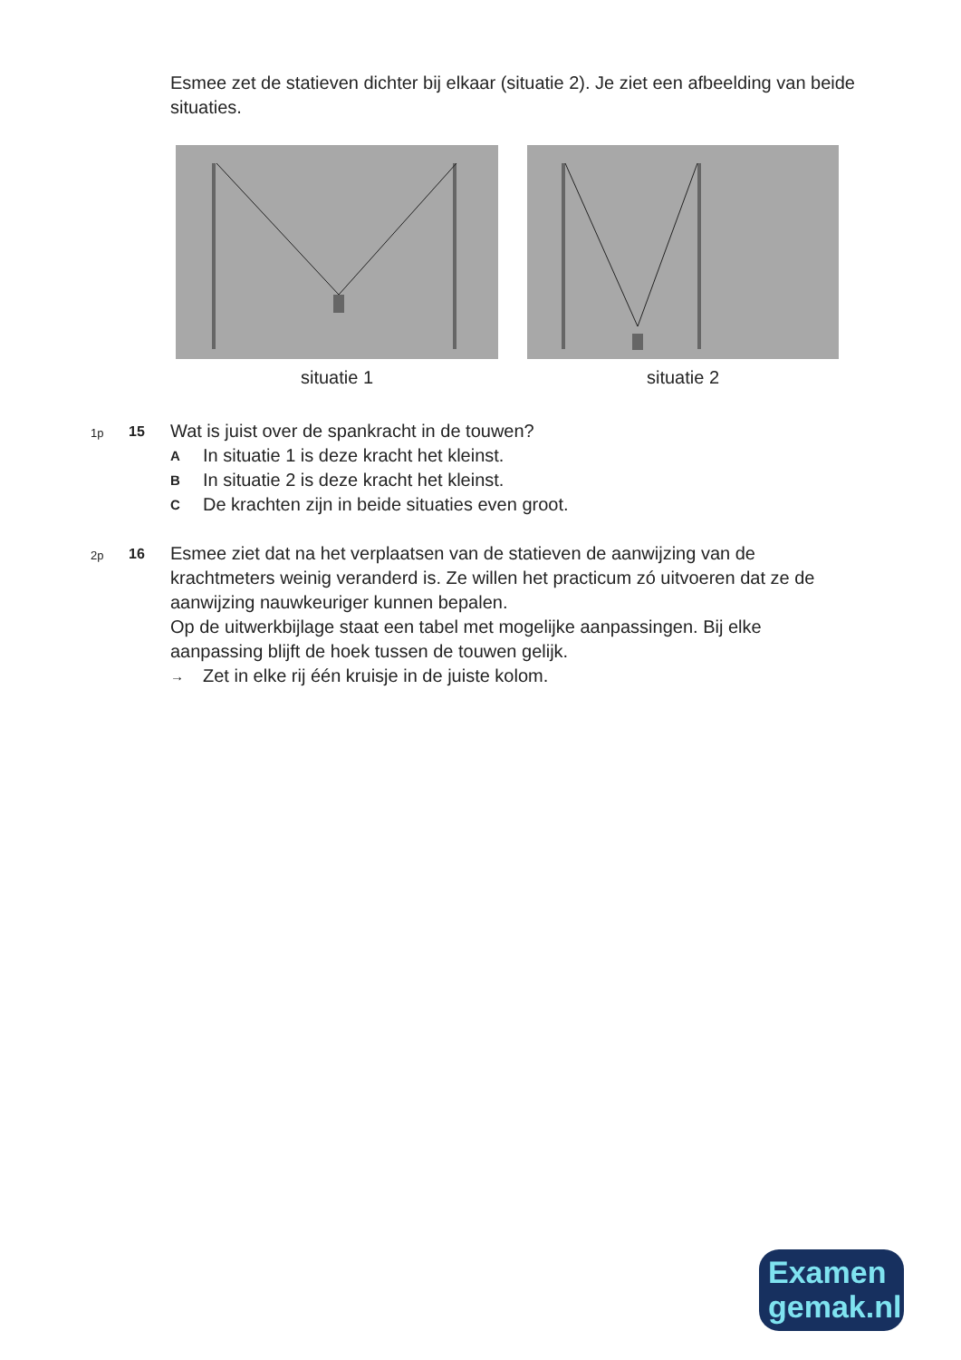Esmee zet de statieven dichter bij elkaar (situatie 2). Je ziet een afbeelding van beide situaties.
situatie 1 situatie 2
1p
15
Wat is juist over de spankracht in de touwen?
A In situatie 1 is deze kracht het kleinst.
B In situatie 2 is deze kracht het kleinst.
C De krachten zijn in beide situaties even groot.
2p
16
Esmee ziet dat na het verplaatsen van de statieven de aanwijzing van de krachtmeters weinig veranderd is. Ze willen het practicum zó uitvoeren dat ze de aanwijzing nauwkeuriger kunnen bepalen.
Op de uitwerkbijlage staat een tabel met mogelijke aanpassingen. Bij elke aanpassing blijft de hoek tussen de touwen gelijk.
→ Zet in elke rij één kruisje in de juiste kolom.
Examen
gemak.nl